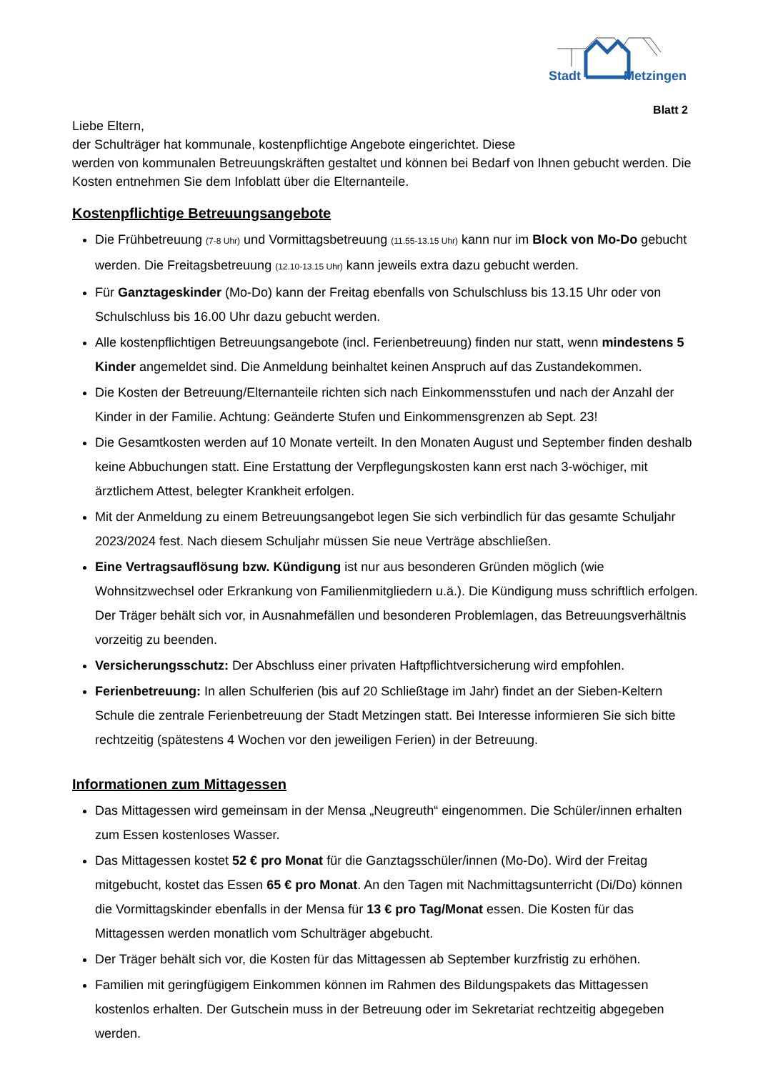Stadt Metzingen
Blatt 2
Liebe Eltern,
der Schulträger hat kommunale, kostenpflichtige Angebote eingerichtet. Diese
werden von kommunalen Betreuungskräften gestaltet und können bei Bedarf von Ihnen gebucht werden. Die Kosten entnehmen Sie dem Infoblatt über die Elternanteile.
Kostenpflichtige Betreuungsangebote
Die Frühbetreuung (7-8 Uhr) und Vormittagsbetreuung (11.55-13.15 Uhr) kann nur im Block von Mo-Do gebucht werden. Die Freitagsbetreuung (12.10-13.15 Uhr) kann jeweils extra dazu gebucht werden.
Für Ganztageskinder (Mo-Do) kann der Freitag ebenfalls von Schulschluss bis 13.15 Uhr oder von Schulschluss bis 16.00 Uhr dazu gebucht werden.
Alle kostenpflichtigen Betreuungsangebote (incl. Ferienbetreuung) finden nur statt, wenn mindestens 5 Kinder angemeldet sind. Die Anmeldung beinhaltet keinen Anspruch auf das Zustandekommen.
Die Kosten der Betreuung/Elternanteile richten sich nach Einkommensstufen und nach der Anzahl der Kinder in der Familie. Achtung: Geänderte Stufen und Einkommensgrenzen ab Sept. 23!
Die Gesamtkosten werden auf 10 Monate verteilt. In den Monaten August und September finden deshalb keine Abbuchungen statt. Eine Erstattung der Verpflegungskosten kann erst nach 3-wöchiger, mit ärztlichem Attest, belegter Krankheit erfolgen.
Mit der Anmeldung zu einem Betreuungsangebot legen Sie sich verbindlich für das gesamte Schuljahr 2023/2024 fest. Nach diesem Schuljahr müssen Sie neue Verträge abschließen.
Eine Vertragsauflösung bzw. Kündigung ist nur aus besonderen Gründen möglich (wie Wohnsitzwechsel oder Erkrankung von Familienmitgliedern u.ä.). Die Kündigung muss schriftlich erfolgen. Der Träger behält sich vor, in Ausnahmefällen und besonderen Problemlagen, das Betreuungsverhältnis vorzeitig zu beenden.
Versicherungsschutz: Der Abschluss einer privaten Haftpflichtversicherung wird empfohlen.
Ferienbetreuung: In allen Schulferien (bis auf 20 Schließtage im Jahr) findet an der Sieben-Keltern Schule die zentrale Ferienbetreuung der Stadt Metzingen statt. Bei Interesse informieren Sie sich bitte rechtzeitig (spätestens 4 Wochen vor den jeweiligen Ferien) in der Betreuung.
Informationen zum Mittagessen
Das Mittagessen wird gemeinsam in der Mensa „Neugreuth“ eingenommen. Die Schüler/innen erhalten zum Essen kostenloses Wasser.
Das Mittagessen kostet 52 € pro Monat für die Ganztagsschüler/innen (Mo-Do). Wird der Freitag mitgebucht, kostet das Essen 65 € pro Monat. An den Tagen mit Nachmittagsunterricht (Di/Do) können die Vormittagskinder ebenfalls in der Mensa für 13 € pro Tag/Monat essen. Die Kosten für das Mittagessen werden monatlich vom Schulträger abgebucht.
Der Träger behält sich vor, die Kosten für das Mittagessen ab September kurzfristig zu erhöhen.
Familien mit geringfügigem Einkommen können im Rahmen des Bildungspakets das Mittagessen kostenlos erhalten. Der Gutschein muss in der Betreuung oder im Sekretariat rechtzeitig abgegeben werden.